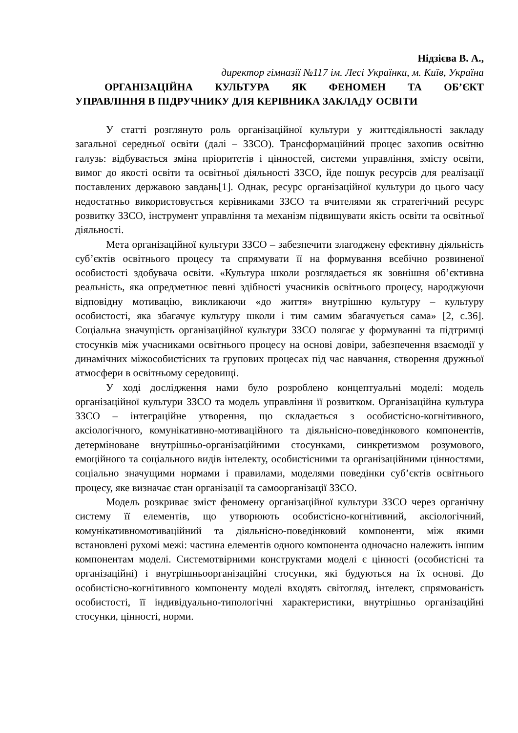Нідзієва В. А.,
директор гімназії №117 ім. Лесі Українки, м. Київ, Україна
ОРГАНІЗАЦІЙНА КУЛЬТУРА ЯК ФЕНОМЕН ТА ОБ’ЄКТ
УПРАВЛІННЯ В ПІДРУЧНИКУ ДЛЯ КЕРІВНИКА ЗАКЛАДУ ОСВІТИ
У статті розглянуто роль організаційної культури у життєдіяльності закладу загальної середньої освіти (далі – ЗЗСО). Трансформаційний процес захопив освітню галузь: відбувається зміна пріоритетів і цінностей, системи управління, змісту освіти, вимог до якості освіти та освітньої діяльності ЗЗСО, йде пошук ресурсів для реалізації поставлених державою завдань[1]. Однак, ресурс організаційної культури до цього часу недостатньо використовується керівниками ЗЗСО та вчителями як стратегічний ресурс розвитку ЗЗСО, інструмент управління та механізм підвищувати якість освіти та освітньої діяльності.
Мета організаційної культури ЗЗСО – забезпечити злагоджену ефективну діяльність суб’єктів освітнього процесу та спрямувати її на формування всебічно розвиненої особистості здобувача освіти. «Культура школи розглядається як зовнішня об’єктивна реальність, яка опредметнює певні здібності учасників освітнього процесу, народжуючи відповідну мотивацію, викликаючи «до життя» внутрішню культуру – культуру особистості, яка збагачує культуру школи і тим самим збагачується сама» [2, с.36]. Соціальна значущість організаційної культури ЗЗСО полягає у формуванні та підтримці стосунків між учасниками освітнього процесу на основі довіри, забезпечення взаємодії у динамічних міжособистісних та групових процесах під час навчання, створення дружньої атмосфери в освітньому середовищі.
У ході дослідження нами було розроблено концептуальні моделі: модель організаційної культури ЗЗСО та модель управління її розвитком. Організаційна культура ЗЗСО – інтеграційне утворення, що складається з особистісно-когнітивного, аксіологічного, комунікативно-мотиваційного та діяльнісно-поведінкового компонентів, детерміноване внутрішньо-організаційними стосунками, синкретизмом розумового, емоційного та соціального видів інтелекту, особистісними та організаційними цінностями, соціально значущими нормами і правилами, моделями поведінки суб’єктів освітнього процесу, яке визначає стан організації та самоорганізації ЗЗСО.
Модель розкриває зміст феномену організаційної культури ЗЗСО через органічну систему її елементів, що утворюють особистісно-когнітивний, аксіологічний, комунікативномотиваційний та діяльнісно-поведінковий компоненти, між якими встановлені рухомі межі: частина елементів одного компонента одночасно належить іншим компонентам моделі. Системотвірними конструктами моделі є цінності (особистісні та організаційні) і внутрішньоорганізаційні стосунки, які будуються на їх основі. До особистісно-когнітивного компоненту моделі входять світогляд, інтелект, спрямованість особистості, її індивідуально-типологічні характеристики, внутрішньо організаційні стосунки, цінності, норми.